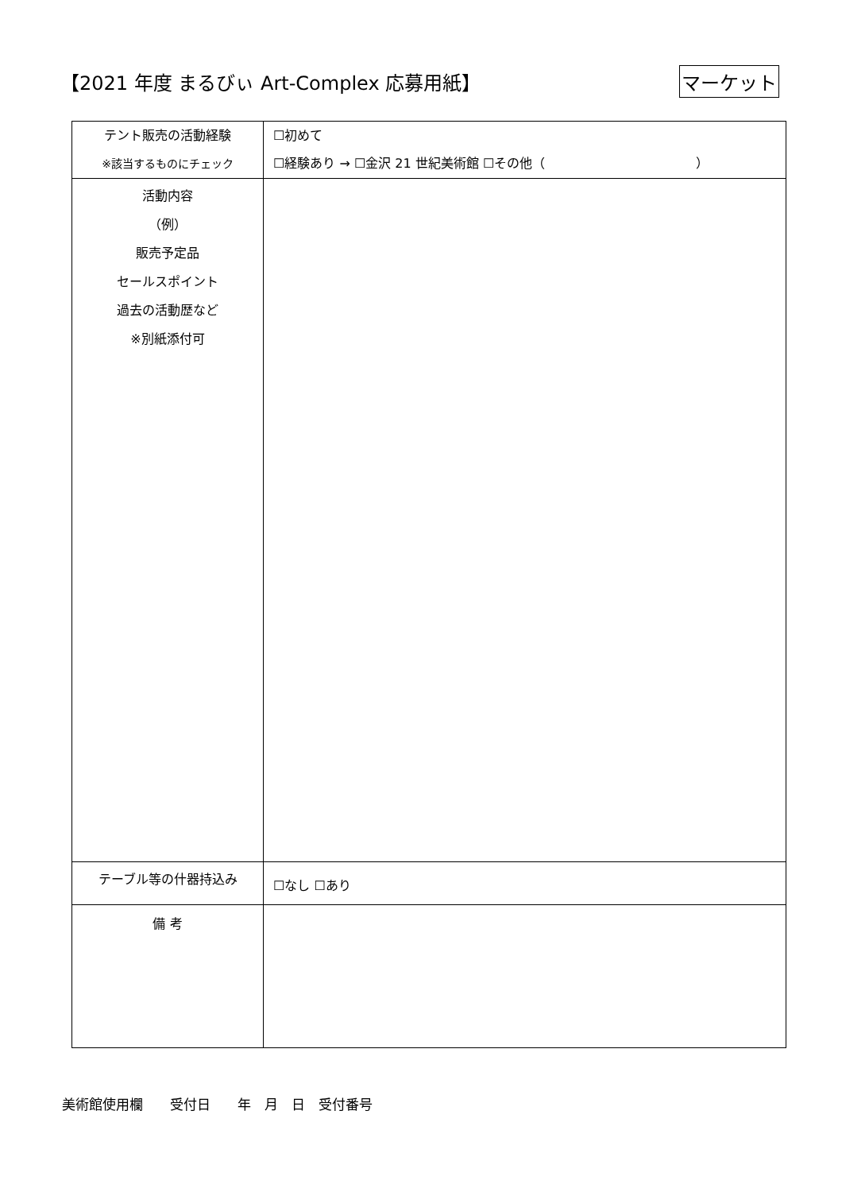【2021 年度 まるびぃ Art-Complex 応募用紙】
マーケット
| テント販売の活動経験 ※該当するものにチェック | ☐初めて ☐経験あり → ☐金沢 21 世紀美術館 ☐その他（ ） |
| 活動内容 （例） 販売予定品 セールスポイント 過去の活動歴など ※別紙添付可 | |
| テーブル等の什器持込み | ☐なし ☐あり |
| 備 考 | |
美術館使用欄　　受付日　　年　月　日　受付番号